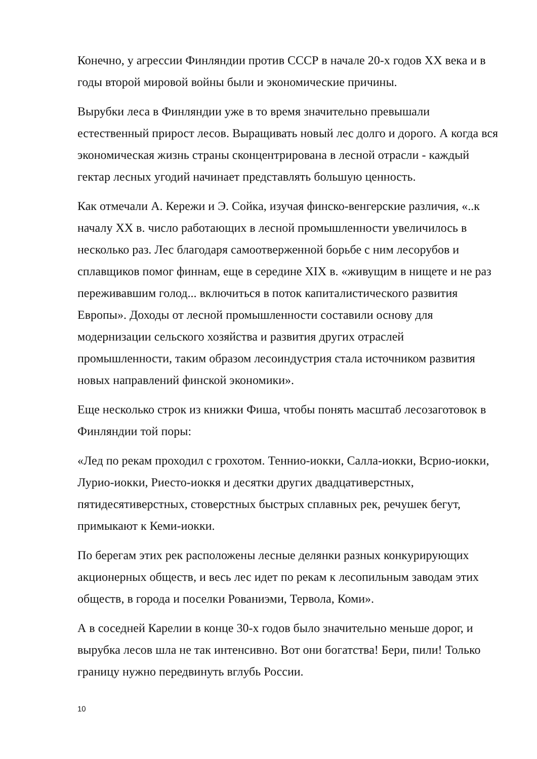Конечно, у агрессии Финляндии против СССР в начале 20-х годов XX века и в годы второй мировой войны были и экономические причины.
Вырубки леса в Финляндии уже в то время значительно превышали естественный прирост лесов. Выращивать новый лес долго и дорого. А когда вся экономическая жизнь страны сконцентрирована в лесной отрасли - каждый гектар лесных угодий начинает представлять большую ценность.
Как отмечали А. Керeжи и Э. Сойка, изучая финско-венгерские различия, «..к началу XX в. число работающих в лесной промышленности увеличилось в несколько раз. Лес благодаря самоотверженной борьбе с ним лесорубов и сплавщиков помог финнам, еще в середине XIX в. «живущим в нищете и не раз переживавшим голод... включиться в поток капиталистического развития Европы». Доходы от лесной промышленности составили основу для модернизации сельского хозяйства и развития других отраслей промышленности, таким образом лесоиндустрия стала источником развития новых направлений финской экономики».
Еще несколько строк из книжки Фиша, чтобы понять масштаб лесозаготовок в Финляндии той поры:
«Лед по рекам проходил с грохотом. Теннио-иокки, Салла-иокки, Всрио-иокки, Лурио-иокки, Риесто-иоккя и десятки других двадцативерстных, пятидесятиверстных, стоверстных быстрых сплавных рек, речушек бегут, примыкают к Кеми-иокки.
По берегам этих рек расположены лесные делянки разных конкурирующих акционерных обществ, и весь лес идет по рекам к лесопильным заводам этих обществ, в города и поселки Рованиэми, Тервола, Коми».
А в соседней Карелии в конце 30-х годов было значительно меньше дорог, и вырубка лесов шла не так интенсивно. Вот они богатства! Бери, пили! Только границу нужно передвинуть вглубь России.
10